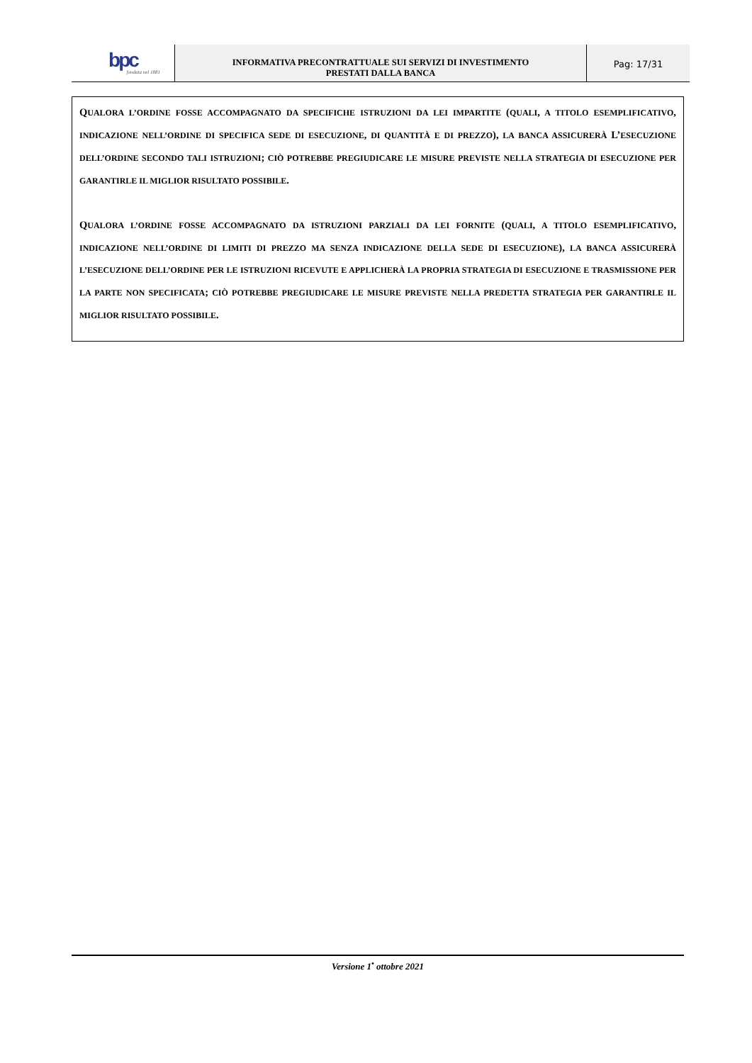bpc
fondata nel 1881
INFORMATIVA PRECONTRATTUALE SUI SERVIZI DI INVESTIMENTO
PRESTATI DALLA BANCA
Pag: 17/31
QUALORA L’ORDINE FOSSE ACCOMPAGNATO DA SPECIFICHE ISTRUZIONI DA LEI IMPARTITE (QUALI, A TITOLO ESEMPLIFICATIVO, INDICAZIONE NELL’ORDINE DI SPECIFICA SEDE DI ESECUZIONE, DI QUANTITÀ E DI PREZZO), LA BANCA ASSICURERÀ L’ESECUZIONE DELL’ORDINE SECONDO TALI ISTRUZIONI; CIÒ POTREBBE PREGIUDICARE LE MISURE PREVISTE NELLA STRATEGIA DI ESECUZIONE PER GARANTIRLE IL MIGLIOR RISULTATO POSSIBILE.
QUALORA L’ORDINE FOSSE ACCOMPAGNATO DA ISTRUZIONI PARZIALI DA LEI FORNITE (QUALI, A TITOLO ESEMPLIFICATIVO, INDICAZIONE NELL’ORDINE DI LIMITI DI PREZZO MA SENZA INDICAZIONE DELLA SEDE DI ESECUZIONE), LA BANCA ASSICURERÀ L’ESECUZIONE DELL’ORDINE PER LE ISTRUZIONI RICEVUTE E APPLICHERÀ LA PROPRIA STRATEGIA DI ESECUZIONE E TRASMISSIONE PER LA PARTE NON SPECIFICATA; CIÒ POTREBBE PREGIUDICARE LE MISURE PREVISTE NELLA PREDETTA STRATEGIA PER GARANTIRLE IL MIGLIOR RISULTATO POSSIBILE.
Versione 1<sup>•</sup> ottobre 2021